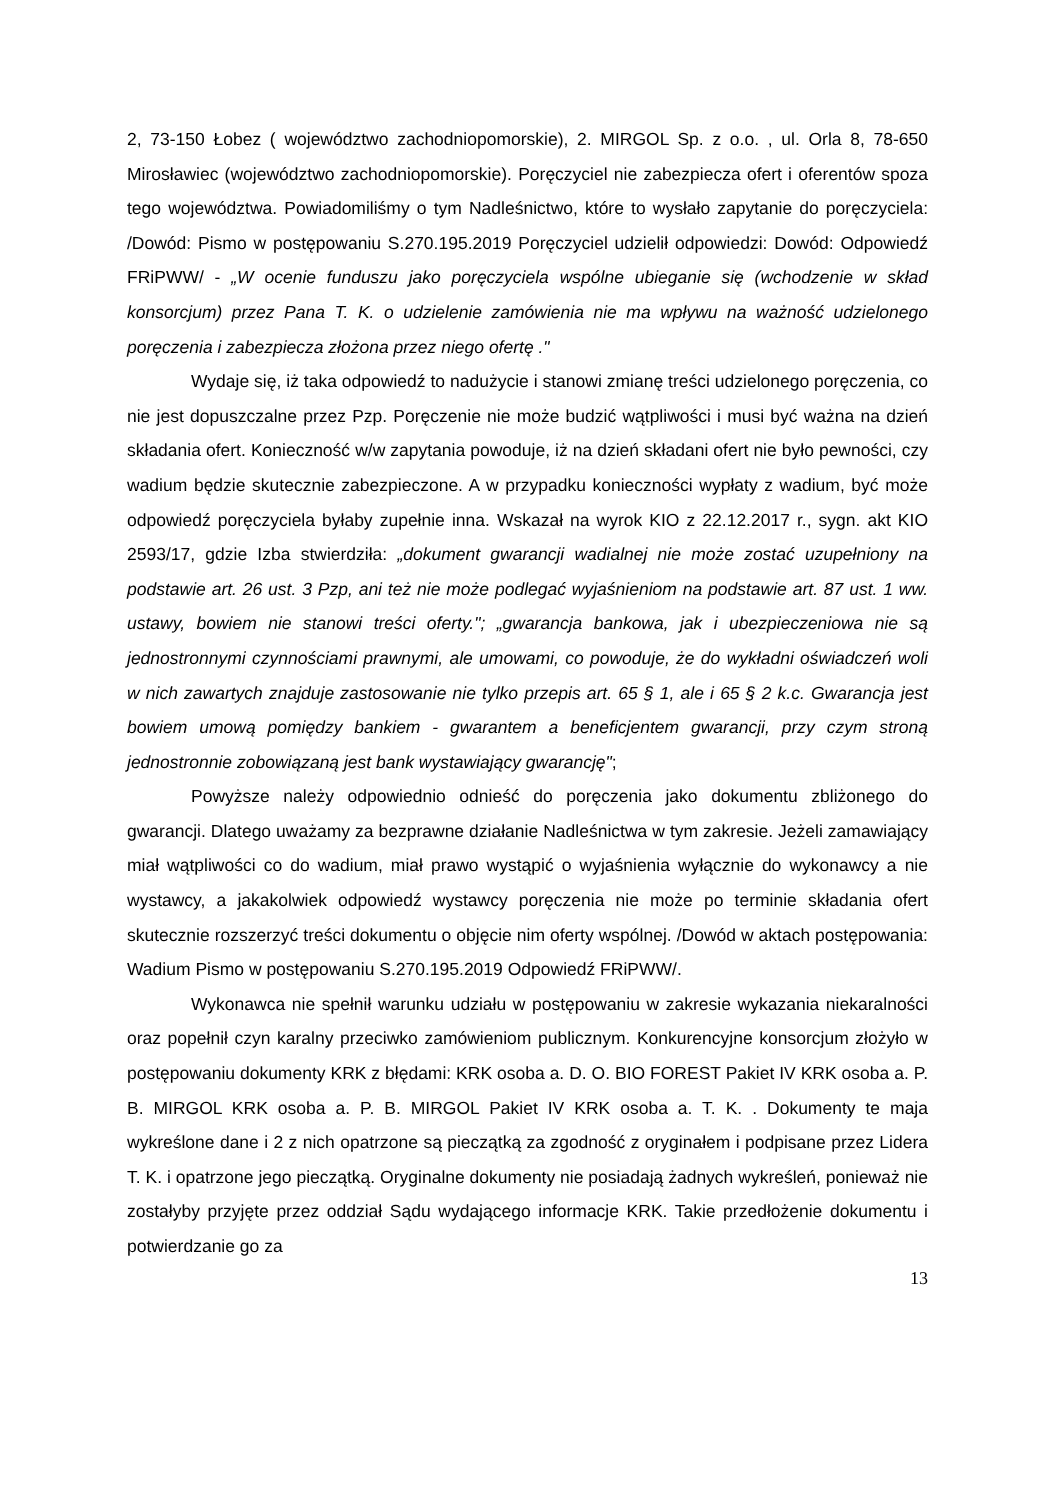2, 73-150 Łobez ( województwo zachodniopomorskie), 2. MIRGOL Sp. z o.o. , ul. Orla 8, 78-650 Mirosławiec (województwo zachodniopomorskie). Poręczyciel nie zabezpiecza ofert i oferentów spoza tego województwa. Powiadomiliśmy o tym Nadleśnictwo, które to wysłało zapytanie do poręczyciela: /Dowód: Pismo w postępowaniu S.270.195.2019 Poręczyciel udzielił odpowiedzi: Dowód: Odpowiedź FRiPWW/ - „W ocenie funduszu jako poręczyciela wspólne ubieganie się (wchodzenie w skład konsorcjum) przez Pana T. K. o udzielenie zamówienia nie ma wpływu na ważność udzielonego poręczenia i zabezpiecza złożona przez niego ofertę ."
Wydaje się, iż taka odpowiedź to nadużycie i stanowi zmianę treści udzielonego poręczenia, co nie jest dopuszczalne przez Pzp. Poręczenie nie może budzić wątpliwości i musi być ważna na dzień składania ofert. Konieczność w/w zapytania powoduje, iż na dzień składani ofert nie było pewności, czy wadium będzie skutecznie zabezpieczone. A w przypadku konieczności wypłaty z wadium, być może odpowiedź poręczyciela byłaby zupełnie inna. Wskazał na wyrok KIO z 22.12.2017 r., sygn. akt KIO 2593/17, gdzie Izba stwierdziła: „dokument gwarancji wadialnej nie może zostać uzupełniony na podstawie art. 26 ust. 3 Pzp, ani też nie może podlegać wyjaśnieniom na podstawie art. 87 ust. 1 ww. ustawy, bowiem nie stanowi treści oferty."; „gwarancja bankowa, jak i ubezpieczeniowa nie są jednostronnymi czynnościami prawnymi, ale umowami, co powoduje, że do wykładni oświadczeń woli w nich zawartych znajduje zastosowanie nie tylko przepis art. 65 § 1, ale i 65 § 2 k.c. Gwarancja jest bowiem umową pomiędzy bankiem - gwarantem a beneficjentem gwarancji, przy czym stroną jednostronnie zobowiązaną jest bank wystawiający gwarancję";
Powyższe należy odpowiednio odnieść do poręczenia jako dokumentu zbliżonego do gwarancji. Dlatego uważamy za bezprawne działanie Nadleśnictwa w tym zakresie. Jeżeli zamawiający miał wątpliwości co do wadium, miał prawo wystąpić o wyjaśnienia wyłącznie do wykonawcy a nie wystawcy, a jakakolwiek odpowiedź wystawcy poręczenia nie może po terminie składania ofert skutecznie rozszerzyć treści dokumentu o objęcie nim oferty wspólnej. /Dowód w aktach postępowania: Wadium Pismo w postępowaniu S.270.195.2019 Odpowiedź FRiPWW/.
Wykonawca nie spełnił warunku udziału w postępowaniu w zakresie wykazania niekaralności oraz popełnił czyn karalny przeciwko zamówieniom publicznym. Konkurencyjne konsorcjum złożyło w postępowaniu dokumenty KRK z błędami: KRK osoba a. D. O. BIO FOREST Pakiet IV KRK osoba a. P. B. MIRGOL KRK osoba a. P. B. MIRGOL Pakiet IV KRK osoba a. T. K. . Dokumenty te maja wykreślone dane i 2 z nich opatrzone są pieczątką za zgodność z oryginałem i podpisane przez Lidera T. K. i opatrzone jego pieczątką. Oryginalne dokumenty nie posiadają żadnych wykreśleń, ponieważ nie zostałyby przyjęte przez oddział Sądu wydającego informacje KRK. Takie przedłożenie dokumentu i potwierdzanie go za
13